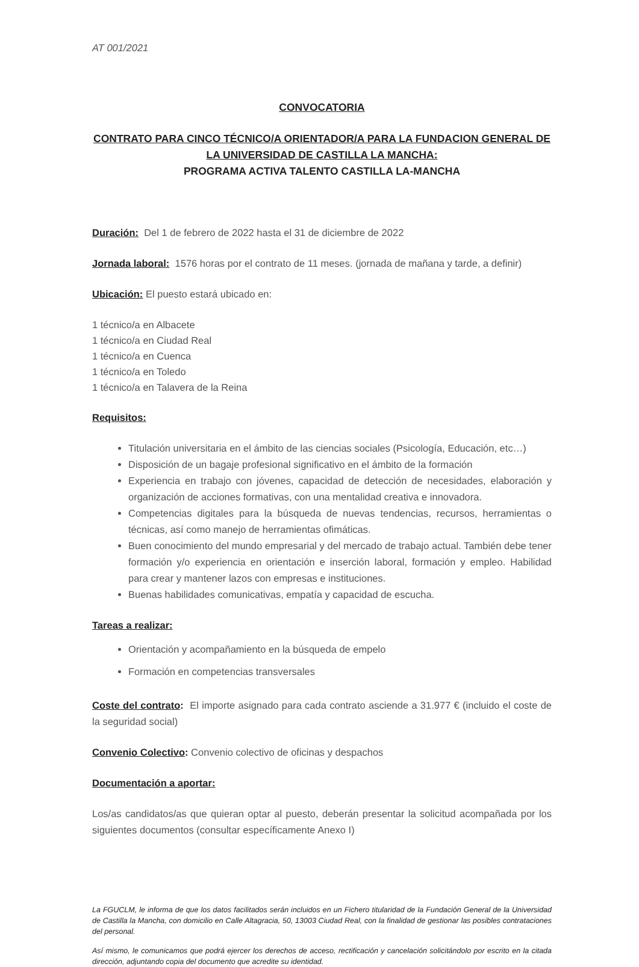AT 001/2021
CONVOCATORIA
CONTRATO PARA CINCO TÉCNICO/A ORIENTADOR/A PARA LA FUNDACION GENERAL DE LA UNIVERSIDAD DE CASTILLA LA MANCHA:
PROGRAMA ACTIVA TALENTO CASTILLA LA-MANCHA
Duración: Del 1 de febrero de 2022 hasta el 31 de diciembre de 2022
Jornada laboral: 1576 horas por el contrato de 11 meses. (jornada de mañana y tarde, a definir)
Ubicación: El puesto estará ubicado en:
1 técnico/a en Albacete
1 técnico/a en Ciudad Real
1 técnico/a en Cuenca
1 técnico/a en Toledo
1 técnico/a en Talavera de la Reina
Requisitos:
Titulación universitaria en el ámbito de las ciencias sociales (Psicología, Educación, etc…)
Disposición de un bagaje profesional significativo en el ámbito de la formación
Experiencia en trabajo con jóvenes, capacidad de detección de necesidades, elaboración y organización de acciones formativas, con una mentalidad creativa e innovadora.
Competencias digitales para la búsqueda de nuevas tendencias, recursos, herramientas o técnicas, así como manejo de herramientas ofimáticas.
Buen conocimiento del mundo empresarial y del mercado de trabajo actual. También debe tener formación y/o experiencia en orientación e inserción laboral, formación y empleo. Habilidad para crear y mantener lazos con empresas e instituciones.
Buenas habilidades comunicativas, empatía y capacidad de escucha.
Tareas a realizar:
Orientación y acompañamiento en la búsqueda de empelo
Formación en competencias transversales
Coste del contrato: El importe asignado para cada contrato asciende a 31.977 € (incluido el coste de la seguridad social)
Convenio Colectivo: Convenio colectivo de oficinas y despachos
Documentación a aportar:
Los/as candidatos/as que quieran optar al puesto, deberán presentar la solicitud acompañada por los siguientes documentos (consultar específicamente Anexo I)
La FGUCLM, le informa de que los datos facilitados serán incluidos en un Fichero titularidad de la Fundación General de la Universidad de Castilla la Mancha, con domicilio en Calle Altagracia, 50, 13003 Ciudad Real, con la finalidad de gestionar las posibles contrataciones del personal.
Así mismo, le comunicamos que podrá ejercer los derechos de acceso, rectificación y cancelación solicitándolo por escrito en la citada dirección, adjuntando copia del documento que acredite su identidad.